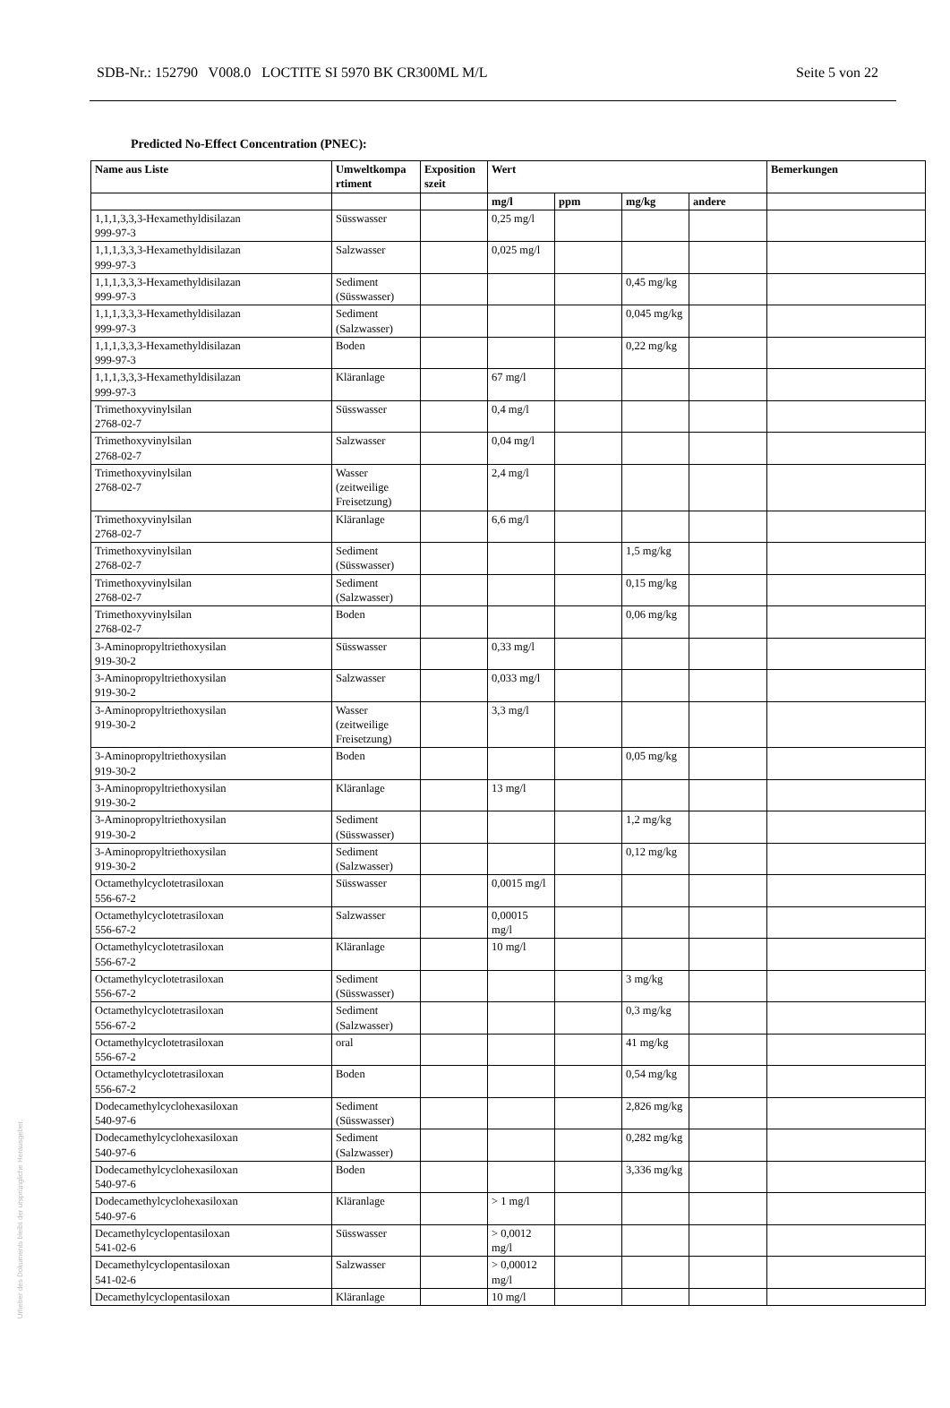SDB-Nr.: 152790 V008.0 LOCTITE SI 5970 BK CR300ML M/L Seite 5 von 22
Predicted No-Effect Concentration (PNEC):
| Name aus Liste | Umweltkompa rtiment | Exposition szeit | Wert | | | | Bemerkungen |
| --- | --- | --- | --- | --- | --- | --- | --- |
| | | | mg/l | ppm | mg/kg | andere | |
| 1,1,1,3,3,3-Hexamethyldisilazan 999-97-3 | Süsswasser | | 0,25 mg/l | | | | |
| 1,1,1,3,3,3-Hexamethyldisilazan 999-97-3 | Salzwasser | | 0,025 mg/l | | | | |
| 1,1,1,3,3,3-Hexamethyldisilazan 999-97-3 | Sediment (Süsswasser) | | | | 0,45 mg/kg | | |
| 1,1,1,3,3,3-Hexamethyldisilazan 999-97-3 | Sediment (Salzwasser) | | | | 0,045 mg/kg | | |
| 1,1,1,3,3,3-Hexamethyldisilazan 999-97-3 | Boden | | | | 0,22 mg/kg | | |
| 1,1,1,3,3,3-Hexamethyldisilazan 999-97-3 | Kläranlage | | 67 mg/l | | | | |
| Trimethoxyvinylsilan 2768-02-7 | Süsswasser | | 0,4 mg/l | | | | |
| Trimethoxyvinylsilan 2768-02-7 | Salzwasser | | 0,04 mg/l | | | | |
| Trimethoxyvinylsilan 2768-02-7 | Wasser (zeitweilige Freisetzung) | | 2,4 mg/l | | | | |
| Trimethoxyvinylsilan 2768-02-7 | Kläranlage | | 6,6 mg/l | | | | |
| Trimethoxyvinylsilan 2768-02-7 | Sediment (Süsswasser) | | | | 1,5 mg/kg | | |
| Trimethoxyvinylsilan 2768-02-7 | Sediment (Salzwasser) | | | | 0,15 mg/kg | | |
| Trimethoxyvinylsilan 2768-02-7 | Boden | | | | 0,06 mg/kg | | |
| 3-Aminopropyltriethoxysilan 919-30-2 | Süsswasser | | 0,33 mg/l | | | | |
| 3-Aminopropyltriethoxysilan 919-30-2 | Salzwasser | | 0,033 mg/l | | | | |
| 3-Aminopropyltriethoxysilan 919-30-2 | Wasser (zeitweilige Freisetzung) | | 3,3 mg/l | | | | |
| 3-Aminopropyltriethoxysilan 919-30-2 | Boden | | | | 0,05 mg/kg | | |
| 3-Aminopropyltriethoxysilan 919-30-2 | Kläranlage | | 13 mg/l | | | | |
| 3-Aminopropyltriethoxysilan 919-30-2 | Sediment (Süsswasser) | | | | 1,2 mg/kg | | |
| 3-Aminopropyltriethoxysilan 919-30-2 | Sediment (Salzwasser) | | | | 0,12 mg/kg | | |
| Octamethylcyclotetrasiloxan 556-67-2 | Süsswasser | | 0,0015 mg/l | | | | |
| Octamethylcyclotetrasiloxan 556-67-2 | Salzwasser | | 0,00015 mg/l | | | | |
| Octamethylcyclotetrasiloxan 556-67-2 | Kläranlage | | 10 mg/l | | | | |
| Octamethylcyclotetrasiloxan 556-67-2 | Sediment (Süsswasser) | | | | 3 mg/kg | | |
| Octamethylcyclotetrasiloxan 556-67-2 | Sediment (Salzwasser) | | | | 0,3 mg/kg | | |
| Octamethylcyclotetrasiloxan 556-67-2 | oral | | | | 41 mg/kg | | |
| Octamethylcyclotetrasiloxan 556-67-2 | Boden | | | | 0,54 mg/kg | | |
| Dodecamethylcyclohexasiloxan 540-97-6 | Sediment (Süsswasser) | | | | 2,826 mg/kg | | |
| Dodecamethylcyclohexasiloxan 540-97-6 | Sediment (Salzwasser) | | | | 0,282 mg/kg | | |
| Dodecamethylcyclohexasiloxan 540-97-6 | Boden | | | | 3,336 mg/kg | | |
| Dodecamethylcyclohexasiloxan 540-97-6 | Kläranlage | | > 1 mg/l | | | | |
| Decamethylcyclopentasiloxan 541-02-6 | Süsswasser | | > 0,0012 mg/l | | | | |
| Decamethylcyclopentasiloxan 541-02-6 | Salzwasser | | > 0,00012 mg/l | | | | |
| Decamethylcyclopentasiloxan | Kläranlage | | 10 mg/l | | | | |
Urheber des Dokuments bleibt der ursprüngliche Herausgeber.